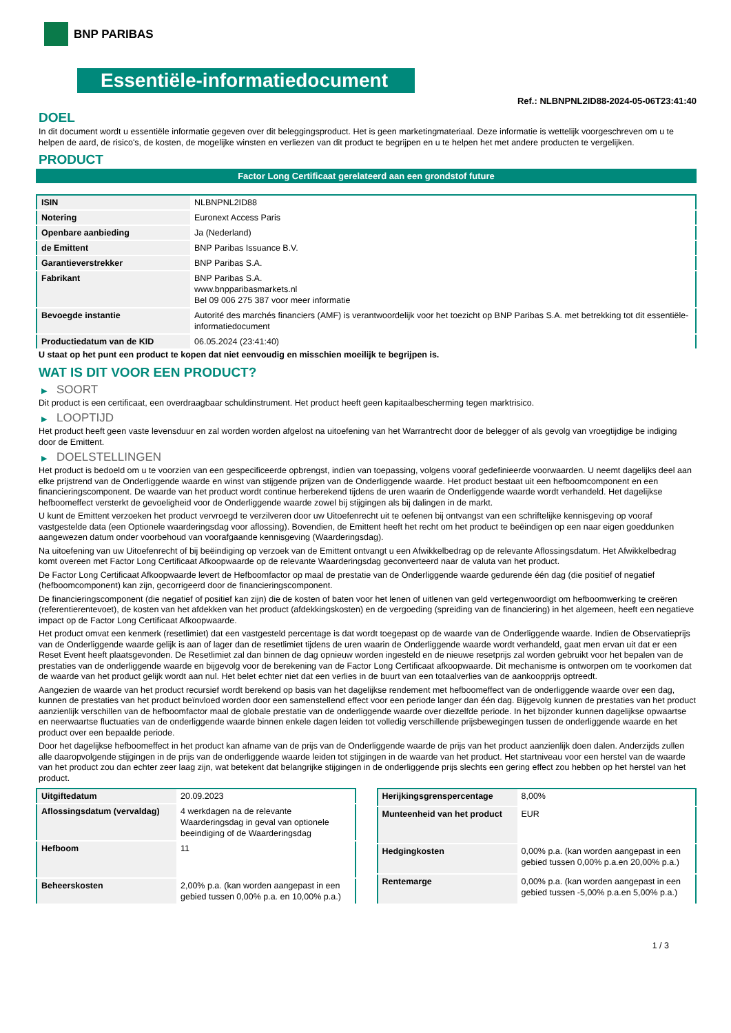BNP PARIBAS
Essentiële-informatiedocument
Ref.: NLBNPNL2ID88-2024-05-06T23:41:40
DOEL
In dit document wordt u essentiële informatie gegeven over dit beleggingsproduct. Het is geen marketingmateriaal. Deze informatie is wettelijk voorgeschreven om u te helpen de aard, de risico's, de kosten, de mogelijke winsten en verliezen van dit product te begrijpen en u te helpen het met andere producten te vergelijken.
PRODUCT
Factor Long Certificaat gerelateerd aan een grondstof future
| ISIN | NLBNPNL2ID88 |
| Notering | Euronext Access Paris |
| Openbare aanbieding | Ja (Nederland) |
| de Emittent | BNP Paribas Issuance B.V. |
| Garantieverstrekker | BNP Paribas S.A. |
| Fabrikant | BNP Paribas S.A. www.bnpparibasmarkets.nl Bel 09 006 275 387 voor meer informatie |
| Bevoegde instantie | Autorité des marchés financiers (AMF) is verantwoordelijk voor het toezicht op BNP Paribas S.A. met betrekking tot dit essentiële-informatiedocument |
| Productiedatum van de KID | 06.05.2024 (23:41:40) |
U staat op het punt een product te kopen dat niet eenvoudig en misschien moeilijk te begrijpen is.
WAT IS DIT VOOR EEN PRODUCT?
▶ SOORT
Dit product is een certificaat, een overdraagbaar schuldinstrument. Het product heeft geen kapitaalbescherming tegen marktrisico.
▶ LOOPTIJD
Het product heeft geen vaste levensduur en zal worden worden afgelost na uitoefening van het Warrantrecht door de belegger of als gevolg van vroegtijdige be indiging door de Emittent.
▶ DOELSTELLINGEN
Het product is bedoeld om u te voorzien van een gespecificeerde opbrengst, indien van toepassing, volgens vooraf gedefinieerde voorwaarden. U neemt dagelijks deel aan elke prijstrend van de Onderliggende waarde en winst van stijgende prijzen van de Onderliggende waarde. Het product bestaat uit een hefboomcomponent en een financieringscomponent. De waarde van het product wordt continue herberekend tijdens de uren waarin de Onderliggende waarde wordt verhandeld. Het dagelijkse hefboomeffect versterkt de gevoeligheid voor de Onderliggende waarde zowel bij stijgingen als bij dalingen in de markt.
U kunt de Emittent verzoeken het product vervroegd te verzilveren door uw Uitoefenrecht uit te oefenen bij ontvangst van een schriftelijke kennisgeving op vooraf vastgestelde data (een Optionele waarderingsdag voor aflossing). Bovendien, de Emittent heeft het recht om het product te beëindigen op een naar eigen goeddunken aangewezen datum onder voorbehoud van voorafgaande kennisgeving (Waarderingsdag).
Na uitoefening van uw Uitoefenrecht of bij beëindiging op verzoek van de Emittent ontvangt u een Afwikkelbedrag op de relevante Aflossingsdatum. Het Afwikkelbedrag komt overeen met Factor Long Certificaat Afkoopwaarde op de relevante Waarderingsdag geconverteerd naar de valuta van het product.
De Factor Long Certificaat Afkoopwaarde levert de Hefboomfactor op maal de prestatie van de Onderliggende waarde gedurende één dag (die positief of negatief (hefboomcomponent) kan zijn, gecorrigeerd door de financieringscomponent.
De financieringscomponent (die negatief of positief kan zijn) die de kosten of baten voor het lenen of uitlenen van geld vertegenwoordigt om hefboomwerking te creëren (referentierentevoet), de kosten van het afdekken van het product (afdekkingskosten) en de vergoeding (spreiding van de financiering) in het algemeen, heeft een negatieve impact op de Factor Long Certificaat Afkoopwaarde.
Het product omvat een kenmerk (resetlimiet) dat een vastgesteld percentage is dat wordt toegepast op de waarde van de Onderliggende waarde. Indien de Observatieprijs van de Onderliggende waarde gelijk is aan of lager dan de resetlimiet tijdens de uren waarin de Onderliggende waarde wordt verhandeld, gaat men ervan uit dat er een Reset Event heeft plaatsgevonden. De Resetlimiet zal dan binnen de dag opnieuw worden ingesteld en de nieuwe resetprijs zal worden gebruikt voor het bepalen van de prestaties van de onderliggende waarde en bijgevolg voor de berekening van de Factor Long Certificaat afkoopwaarde. Dit mechanisme is ontworpen om te voorkomen dat de waarde van het product gelijk wordt aan nul. Het belet echter niet dat een verlies in de buurt van een totaalverlies van de aankoopprijs optreedt.
Aangezien de waarde van het product recursief wordt berekend op basis van het dagelijkse rendement met hefboomeffect van de onderliggende waarde over een dag, kunnen de prestaties van het product beïnvloed worden door een samenstellend effect voor een periode langer dan één dag. Bijgevolg kunnen de prestaties van het product aanzienlijk verschillen van de hefboomfactor maal de globale prestatie van de onderliggende waarde over diezelfde periode. In het bijzonder kunnen dagelijkse opwaartse en neerwaartse fluctuaties van de onderliggende waarde binnen enkele dagen leiden tot volledig verschillende prijsbewegingen tussen de onderliggende waarde en het product over een bepaalde periode.
Door het dagelijkse hefboomeffect in het product kan afname van de prijs van de Onderliggende waarde de prijs van het product aanzienlijk doen dalen. Anderzijds zullen alle daaropvolgende stijgingen in de prijs van de onderliggende waarde leiden tot stijgingen in de waarde van het product. Het startniveau voor een herstel van de waarde van het product zou dan echter zeer laag zijn, wat betekent dat belangrijke stijgingen in de onderliggende prijs slechts een gering effect zou hebben op het herstel van het product.
| Uitgiftedatum | 20.09.2023 |
| Aflossingsdatum (vervaldag) | 4 werkdagen na de relevante Waarderingsdag in geval van optionele beeindiging of de Waarderingsdag |
| Hefboom | 11 |
| Beheerskosten | 2,00% p.a. (kan worden aangepast in een gebied tussen 0,00% p.a. en 10,00% p.a.) |
| Herijkingsgrenspercentage | 8,00% |
| Munteenheid van het product | EUR |
| Hedgingkosten | 0,00% p.a. (kan worden aangepast in een gebied tussen 0,00% p.a.en 20,00% p.a.) |
| Rentemarge | 0,00% p.a. (kan worden aangepast in een gebied tussen -5,00% p.a.en 5,00% p.a.) |
1 / 3